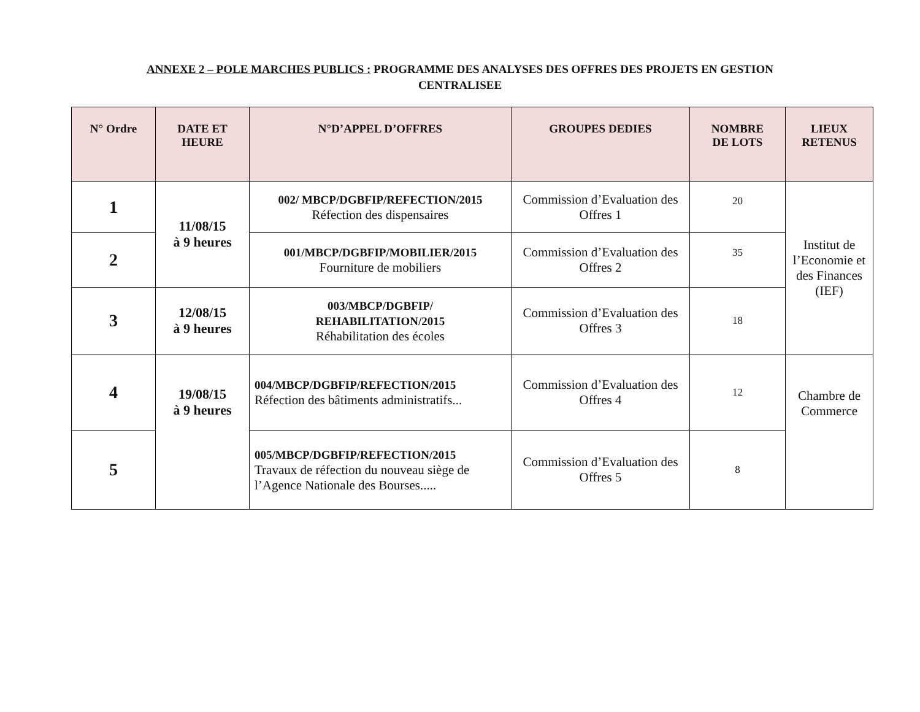ANNEXE 2 – POLE MARCHES PUBLICS : PROGRAMME DES ANALYSES DES OFFRES DES PROJETS EN GESTION
CENTRALISEE
| N° Ordre | DATE ET HEURE | N°D’APPEL D’OFFRES | GROUPES DEDIES | NOMBRE DE LOTS | LIEUX RETENUS |
| --- | --- | --- | --- | --- | --- |
| 1 | 11/08/15 à 9 heures | 002/ MBCP/DGBFIP/REFECTION/2015 Réfection des dispensaires | Commission d’Evaluation des Offres 1 | 20 | Institut de l’Economie et des Finances (IEF) |
| 2 | | 001/MBCP/DGBFIP/MOBILIER/2015 Fourniture de mobiliers | Commission d’Evaluation des Offres 2 | 35 | |
| 3 | 12/08/15 à 9 heures | 003/MBCP/DGBFIP/ REHABILITATION/2015 Réhabilitation des écoles | Commission d’Evaluation des Offres 3 | 18 | |
| 4 | 19/08/15 à 9 heures | 004/MBCP/DGBFIP/REFECTION/2015 Réfection des bâtiments administratifs... | Commission d’Evaluation des Offres 4 | 12 | Chambre de Commerce |
| 5 | | 005/MBCP/DGBFIP/REFECTION/2015 Travaux de réfection du nouveau siège de l’Agence Nationale des Bourses..... | Commission d’Evaluation des Offres 5 | 8 | |